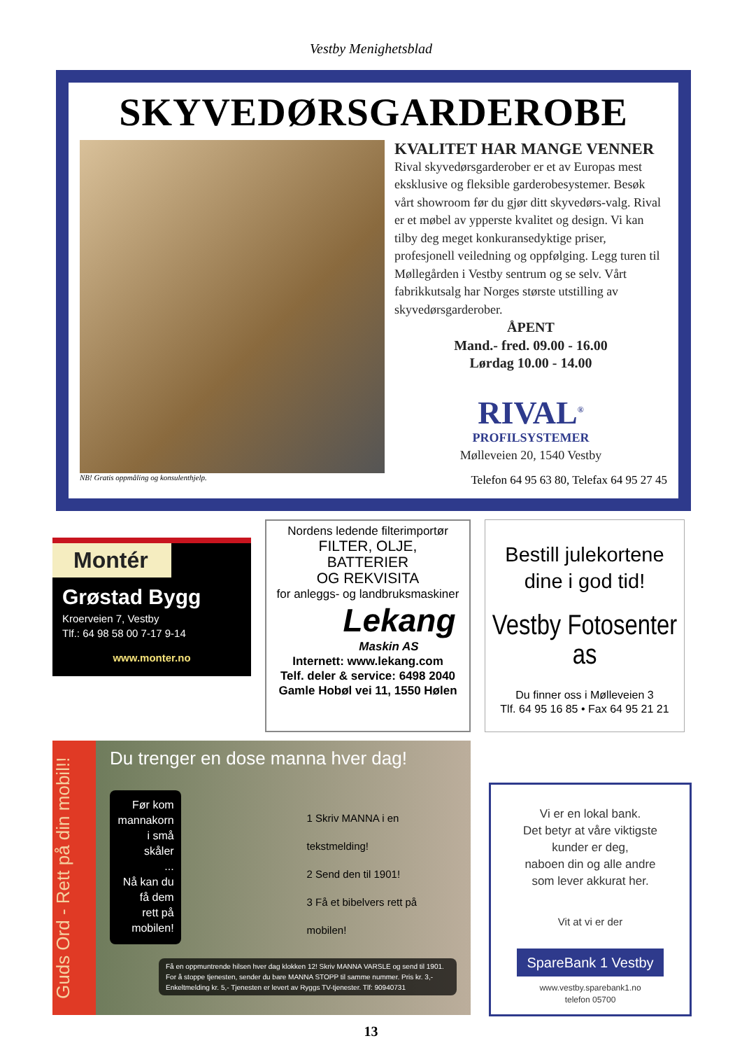Vestby Menighetsblad
SKYVEDØRSGARDEROBE
KVALITET HAR MANGE VENNER
Rival skyvedørsgarderober er et av Europas mest eksklusive og fleksible garderobesystemer. Besøk vårt showroom før du gjør ditt skyvedørs-valg. Rival er et møbel av ypperste kvalitet og design. Vi kan tilby deg meget konkuransedyktige priser, profesjonell veiledning og oppfølging. Legg turen til Møllegården i Vestby sentrum og se selv. Vårt fabrikkutsalg har Norges største utstilling av skyvedørsgarderober.
ÅPENT
Mand.- fred. 09.00 - 16.00
Lørdag 10.00 - 14.00
RIVAL<sup>®</sup>
PROFILSYSTEMER
Mølleveien 20, 1540 Vestby
NB! Gratis oppmåling og konsulenthjelp. Telefon 64 95 63 80, Telefax 64 95 27 45
Montér
Grøstad Bygg
Kroerveien 7, Vestby
Tlf.: 64 98 58 00 7-17 9-14
www.monter.no
Nordens ledende filterimportør
FILTER, OLJE,
BATTERIER
OG REKVISITA
for anleggs- og landbruksmaskiner
Lekang
Maskin AS
Internett: www.lekang.com
Telf. deler & service: 6498 2040
Gamle Hobøl vei 11, 1550 Hølen
Bestill julekortene
dine i god tid!
Vestby Fotosenter as
Du finner oss i Mølleveien 3
Tlf. 64 95 16 85 • Fax 64 95 21 21
Guds Ord - Rett på din mobil!!
Du trenger en dose manna hver dag!
Før kom
mannakorn
i små skåler
...
Nå kan du
få dem
rett på
mobilen!
1 Skriv MANNA i en tekstmelding!
2 Send den til 1901!
3 Få et bibelvers rett på mobilen!
Få en oppmuntrende hilsen hver dag klokken 12! Skriv MANNA VARSLE og send til 1901. For å stoppe tjenesten, sender du bare MANNA STOPP til samme nummer. Pris kr. 3,- Enkeltmelding kr. 5,- Tjenesten er levert av Ryggs TV-tjenester. Tlf: 90940731
Vi er en lokal bank.
Det betyr at våre viktigste
kunder er deg,
naboen din og alle andre
som lever akkurat her.
Vit at vi er der
SpareBank 1 Vestby
www.vestby.sparebank1.no
telefon 05700
13